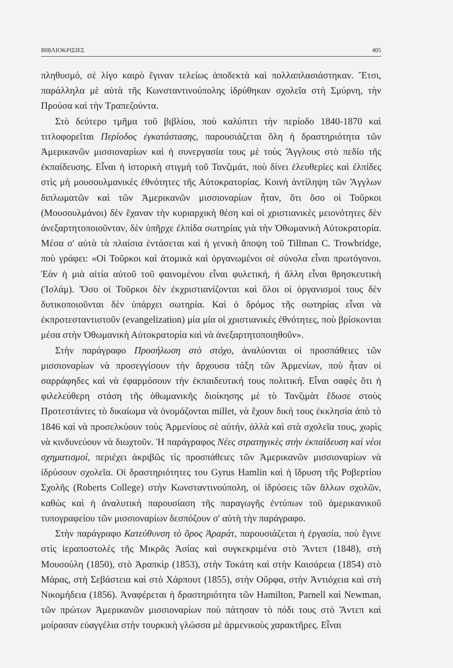ΒΙΒΛΙΟΚΡΙΣΙΕΣ 405
πληθυσμό, σὲ λίγο καιρὸ ἔγιναν τελείως ἀποδεκτὰ καὶ πολλαπλασιάστηκαν. Ἔτσι, παράλληλα μὲ αὐτὰ τῆς Κωνσταντινούπολης ἱδρύθηκαν σχολεῖα στὴ Σμύρνη, τὴν Προύσα καὶ τὴν Τραπεζούντα.
Στὸ δεύτερο τμῆμα τοῦ βιβλίου, ποὺ καλύπτει τὴν περίοδο 1840-1870 καὶ τιτλοφορεῖται Περίοδος ἐγκατάστασης, παρουσιάζεται ὅλη ἡ δραστηριότητα τῶν Ἀμερικανῶν μισσιοναρίων καὶ ἡ συνεργασία τους μὲ τοὺς Ἄγγλους στὸ πεδίο τῆς ἐκπαίδευσης. Εἶναι ἡ ἱστορικὴ στιγμὴ τοῦ Τανζιμάτ, ποὺ δίνει ἐλευθερίες καὶ ἐλπίδες στὶς μὴ μουσουλμανικὲς ἐθνότητες τῆς Αὐτοκρατορίας. Κοινὴ ἀντίληψη τῶν Ἄγγλων διπλωματῶν καὶ τῶν Ἀμερικανῶν μισσιοναρίων ἦταν, ὅτι ὅσο οἱ Τοῦρκοι (Μουσουλμάνοι) δὲν ἔχαναν τὴν κυριαρχικὴ θέση καὶ οἱ χριστιανικὲς μειονότητες δὲν ἀνεξαρτητοποιοῦνταν, δὲν ὑπῆρχε ἐλπίδα σωτηρίας γιὰ τὴν Ὀθωμανικὴ Αὐτοκρατορία. Μέσα σ' αὐτὰ τὰ πλαίσια ἐντάσεται καὶ ἡ γενικὴ ἄποψη τοῦ Tillman C. Trowbridge, ποὺ γράφει: «Οἱ Τοῦρκοι καὶ ἀτομικὰ καὶ ὀργανωμένοι σὲ σύνολα εἶναι πρωτόγονοι. Ἐὰν ἡ μιὰ αἰτία αὐτοῦ τοῦ φαινομένου εἶναι φυλετική, ἡ ἄλλη εἶναι θρησκευτικὴ (Ἰσλάμ). Ὅσο οἱ Τοῦρκοι δὲν ἐκχριστιανίζονται καὶ ὅλοι οἱ ὀργανισμοί τους δὲν δυτικοποιοῦνται δὲν ὑπάρχει σωτηρία. Καὶ ὁ δρόμος τῆς σωτηρίας εἶναι νὰ ἐκπροτεσταντιστοῦν (evangelization) μία μία οἱ χριστιανικὲς ἐθνότητες, ποὺ βρίσκονται μέσα στὴν Ὀθωμανικὴ Αὐτοκρατορία καὶ νὰ ἀνεξαρτητοποιηθοῦν».
Στὴν παράγραφο Προσήλωση στὸ στόχο, ἀναλύονται οἱ προσπάθειες τῶν μισσιοναρίων νὰ προσεγγίσουν τὴν ἄρχουσα τάξη τῶν Ἀρμενίων, ποὺ ἦταν οἱ σαρράφηδες καὶ νὰ ἐφαρμόσουν τὴν ἐκπαιδευτική τους πολιτική. Εἶναι σαφὲς ὅτι ἡ φιλελεύθερη στάση τῆς ὀθωμανικῆς διοίκησης μὲ τὸ Τανζιμὰτ ἔδωσε στοὺς Προτεστάντες τὸ δικαίωμα νὰ ὀνομάζονται millet, νὰ ἔχουν δική τους ἐκκλησία ἀπὸ τὸ 1846 καὶ νὰ προσελκύουν τοὺς Ἀρμενίους σὲ αὐτήν, ἀλλὰ καὶ στὰ σχολεῖα τους, χωρὶς νὰ κινδυνεύουν νὰ διωχτοῦν. Ἡ παράγραφος Νέες στρατηγικὲς στὴν ἐκπαίδευση καὶ νέοι σχηματισμοί, περιέχει ἀκριβῶς τὶς προσπάθειες τῶν Ἀμερικανῶν μισσιοναρίων νὰ ἱδρύσουν σχολεῖα. Οἱ δραστηριότητες του Gyrus Hamlin καὶ ἡ ἵδρυση τῆς Ροβερτίου Σχολῆς (Roberts College) στὴν Κωνσταντινούπολη, οἱ ἱδρύσεις τῶν ἄλλων σχολῶν, καθὼς καὶ ἡ ἀναλυτικὴ παρουσίαση τῆς παραγωγῆς ἐντύπων τοῦ ἀμερικανικοῦ τυπογραφείου τῶν μισσιοναρίων δεσπόζουν σ' αὐτὴ τὴν παράγραφο.
Στὴν παράγραφο Κατεύθυνση τὸ ὄρος Ἀραράτ, παρουσιάζεται ἡ ἐργασία, ποὺ ἔγινε στὶς ἱεραποστολὲς τῆς Μικρᾶς Ἀσίας καὶ συγκεκριμένα στὸ Ἄντεπ (1848), στὴ Μουσούλη (1850), στὸ Ἀραπκὶρ (1853), στὴν Τοκάτη καὶ στὴν Καισάρεια (1854) στὸ Μάρας, στὴ Σεβάστεια καὶ στὸ Χάρπουτ (1855), στὴν Οὔρφα, στὴν Ἀντιόχεια καὶ στὴ Νικομήδεια (1856). Ἀναφέρεται ἡ δραστηριότητα τῶν Hamilton, Parnell καὶ Newman, τῶν πρώτων Ἀμερικανῶν μισσιοναρίων ποὺ πάτησαν τὸ πόδι τους στὸ Ἄντεπ καὶ μοίρασαν εὐαγγέλια στὴν τουρκικὴ γλώσσα μὲ ἀρμενικοὺς χαρακτῆρες. Εἶναι